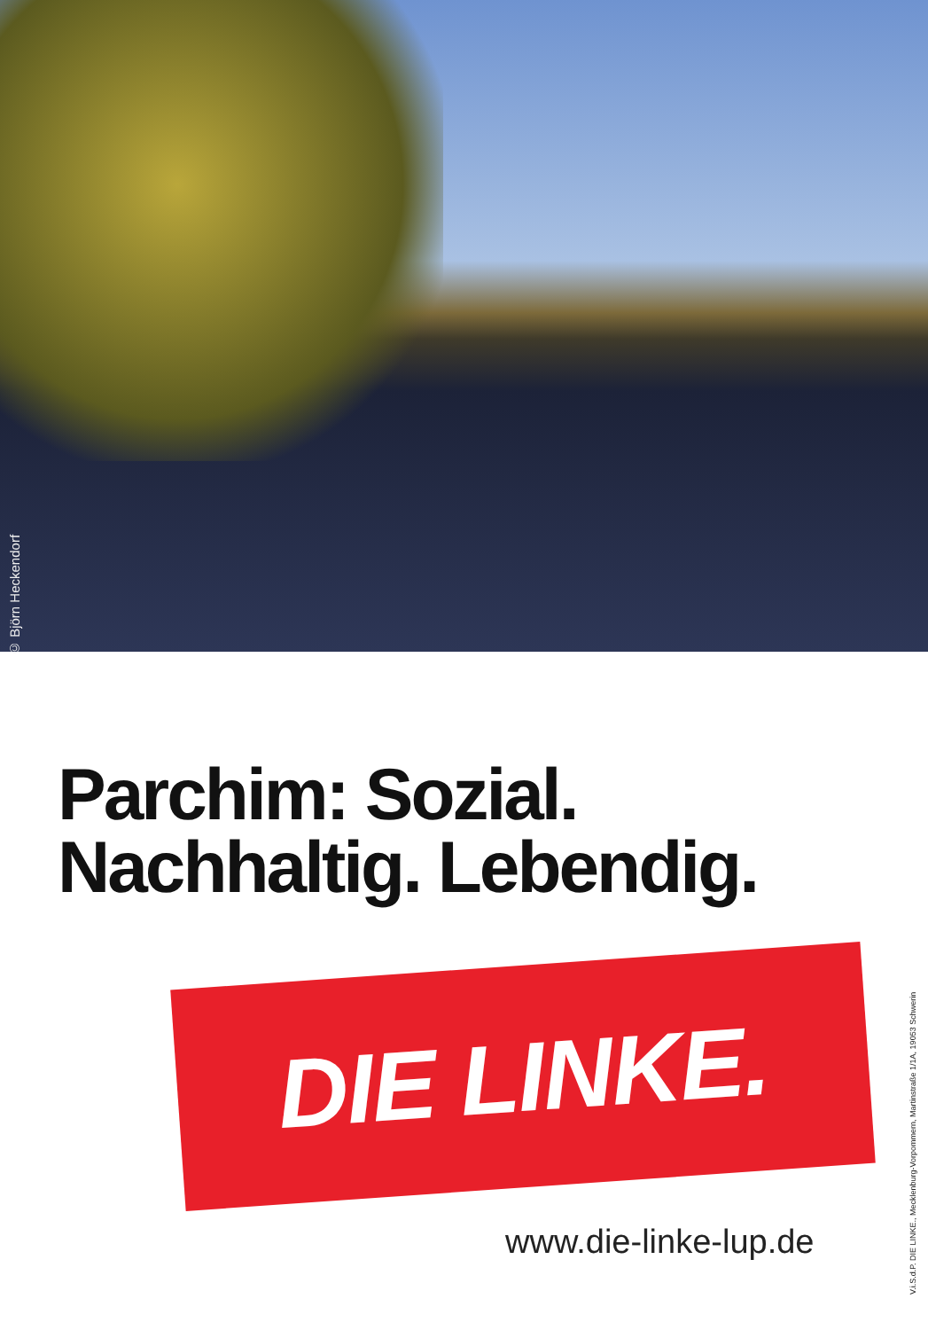© Björn Heckendorf
Parchim: Sozial.
Nachhaltig. Lebendig.
DIE LINKE.
www.die-linke-lup.de
V.i.S.d.P. DIE LINKE., Mecklenburg-Vorpommern, Martinstraße 1/1A, 19053 Schwerin